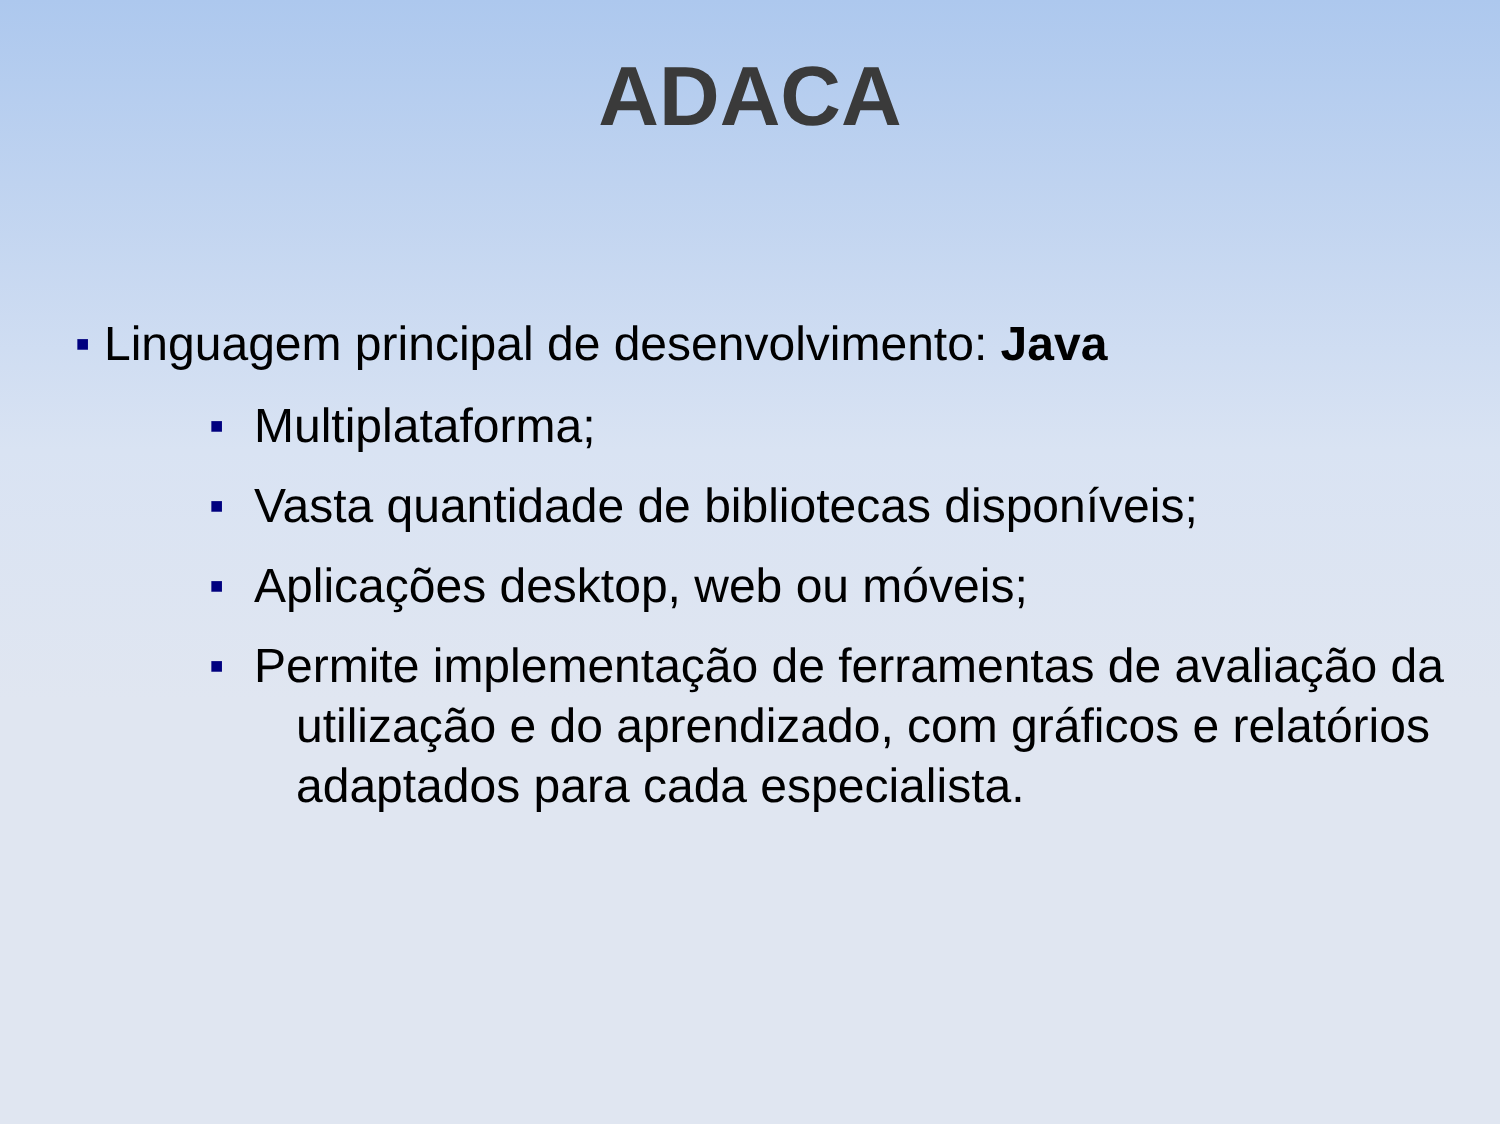ADACA
■ Linguagem principal de desenvolvimento: Java
■ Multiplataforma;
■ Vasta quantidade de bibliotecas disponíveis;
■ Aplicações desktop, web ou móveis;
■ Permite implementação de ferramentas de avaliação da utilização e do aprendizado, com gráficos e relatórios adaptados para cada especialista.